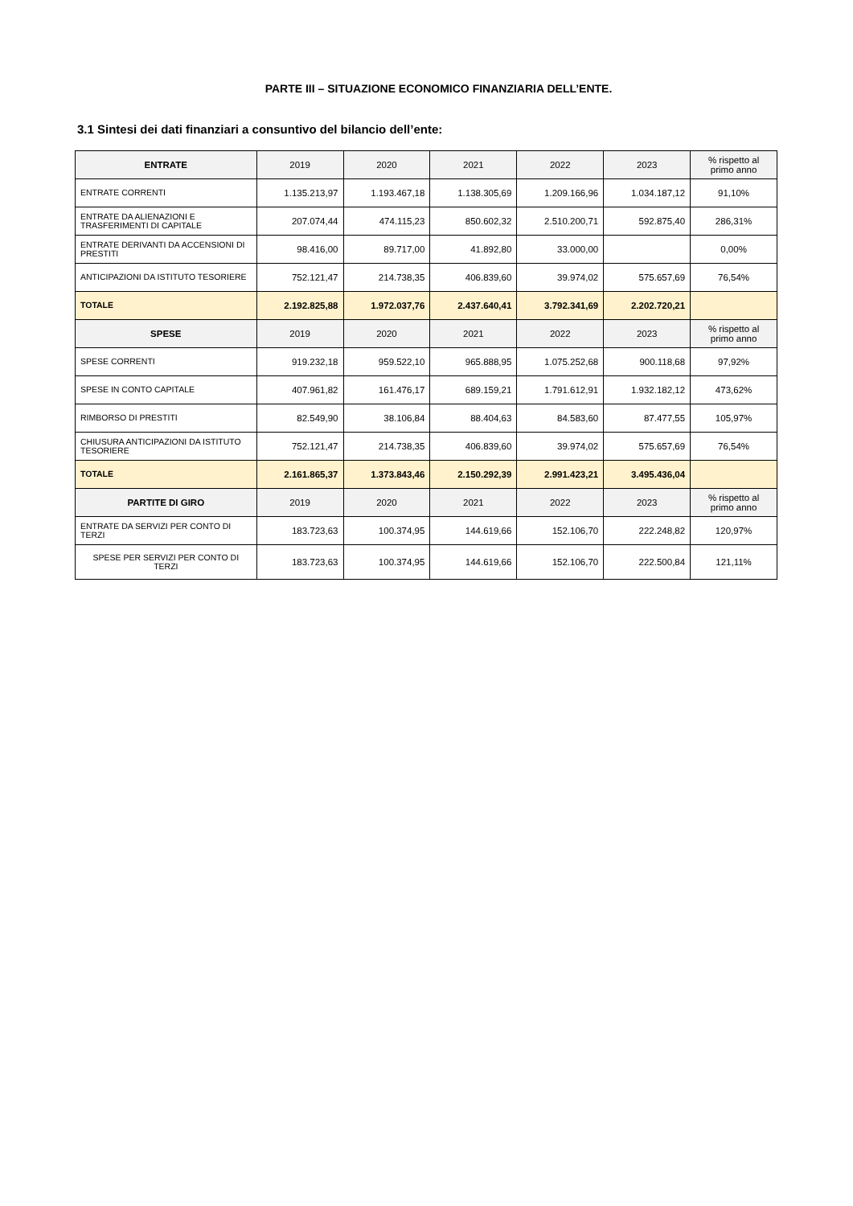PARTE III – SITUAZIONE ECONOMICO FINANZIARIA DELL’ENTE.
3.1 Sintesi dei dati finanziari a consuntivo del bilancio dell’ente:
| ENTRATE | 2019 | 2020 | 2021 | 2022 | 2023 | % rispetto al primo anno |
| --- | --- | --- | --- | --- | --- | --- |
| ENTRATE CORRENTI | 1.135.213,97 | 1.193.467,18 | 1.138.305,69 | 1.209.166,96 | 1.034.187,12 | 91,10% |
| ENTRATE DA ALIENAZIONI E TRASFERIMENTI DI CAPITALE | 207.074,44 | 474.115,23 | 850.602,32 | 2.510.200,71 | 592.875,40 | 286,31% |
| ENTRATE DERIVANTI DA ACCENSIONI DI PRESTITI | 98.416,00 | 89.717,00 | 41.892,80 | 33.000,00 | | 0,00% |
| ANTICIPAZIONI DA ISTITUTO TESORIERE | 752.121,47 | 214.738,35 | 406.839,60 | 39.974,02 | 575.657,69 | 76,54% |
| TOTALE | 2.192.825,88 | 1.972.037,76 | 2.437.640,41 | 3.792.341,69 | 2.202.720,21 | |
| SPESE | 2019 | 2020 | 2021 | 2022 | 2023 | % rispetto al primo anno |
| SPESE CORRENTI | 919.232,18 | 959.522,10 | 965.888,95 | 1.075.252,68 | 900.118,68 | 97,92% |
| SPESE IN CONTO CAPITALE | 407.961,82 | 161.476,17 | 689.159,21 | 1.791.612,91 | 1.932.182,12 | 473,62% |
| RIMBORSO DI PRESTITI | 82.549,90 | 38.106,84 | 88.404,63 | 84.583,60 | 87.477,55 | 105,97% |
| CHIUSURA ANTICIPAZIONI DA ISTITUTO TESORIERE | 752.121,47 | 214.738,35 | 406.839,60 | 39.974,02 | 575.657,69 | 76,54% |
| TOTALE | 2.161.865,37 | 1.373.843,46 | 2.150.292,39 | 2.991.423,21 | 3.495.436,04 | |
| PARTITE DI GIRO | 2019 | 2020 | 2021 | 2022 | 2023 | % rispetto al primo anno |
| ENTRATE DA SERVIZI PER CONTO DI TERZI | 183.723,63 | 100.374,95 | 144.619,66 | 152.106,70 | 222.248,82 | 120,97% |
| SPESE PER SERVIZI PER CONTO DI TERZI | 183.723,63 | 100.374,95 | 144.619,66 | 152.106,70 | 222.500,84 | 121,11% |